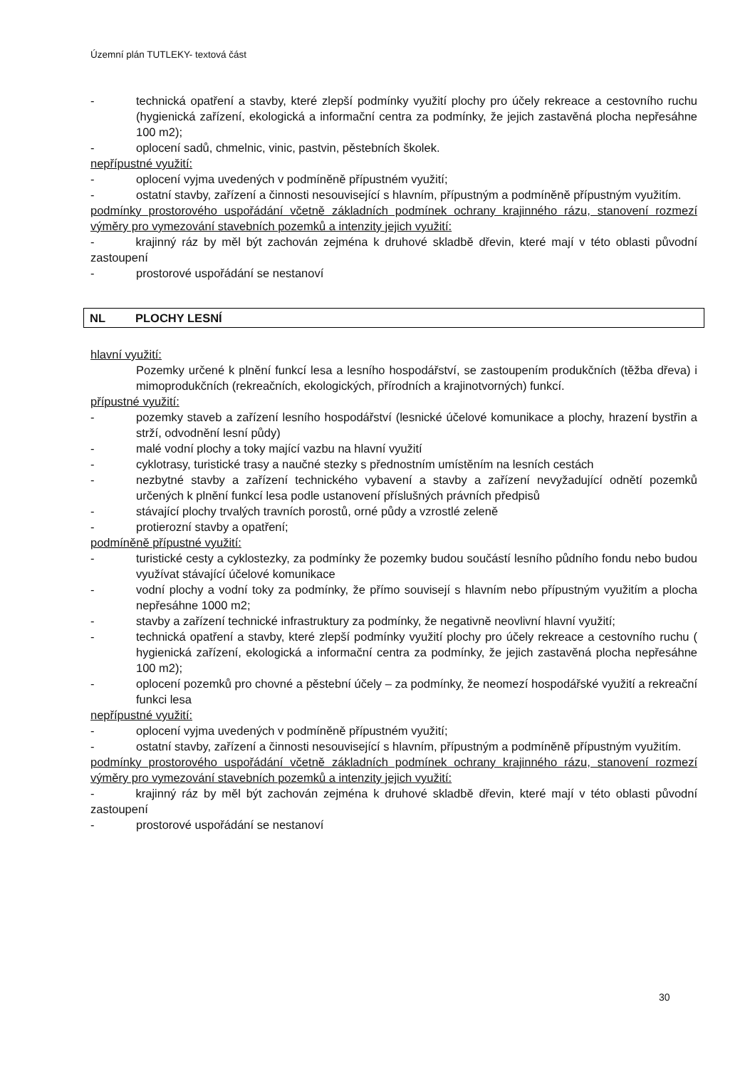Územní plán TUTLEKY- textová část
- technická opatření a stavby, které zlepší podmínky využití plochy pro účely rekreace a cestovního ruchu (hygienická zařízení, ekologická a informační centra za podmínky, že jejich zastavěná plocha nepřesáhne 100 m2);
- oplocení sadů, chmelnic, vinic, pastvin, pěstebních školek.
nepřípustné využití:
- oplocení vyjma uvedených v podmíněně přípustném využití;
- ostatní stavby, zařízení a činnosti nesouvisející s hlavním, přípustným a podmíněně přípustným využitím.
podmínky prostorového uspořádání včetně základních podmínek ochrany krajinného rázu, stanovení rozmezí výměry pro vymezování stavebních pozemků a intenzity jejich využití:
- krajinný ráz by měl být zachován zejména k druhové skladbě dřevin, které mají v této oblasti původní zastoupení
- prostorové uspořádání se nestanoví
NL PLOCHY LESNÍ
hlavní využití:
Pozemky určené k plnění funkcí lesa a lesního hospodářství, se zastoupením produkčních (těžba dřeva) i mimoprodukčních (rekreačních, ekologických, přírodních a krajinotvorných) funkcí.
přípustné využití:
- pozemky staveb a zařízení lesního hospodářství (lesnické účelové komunikace a plochy, hrazení bystřin a strží, odvodnění lesní půdy)
- malé vodní plochy a toky mající vazbu na hlavní využití
- cyklotrasy, turistické trasy a naučné stezky s přednostním umístěním na lesních cestách
- nezbytné stavby a zařízení technického vybavení a stavby a zařízení nevyžadující odnětí pozemků určených k plnění funkcí lesa podle ustanovení příslušných právních předpisů
- stávající plochy trvalých travních porostů, orné půdy a vzrostlé zeleně
- protierozní stavby a opatření;
podmíněně přípustné využití:
- turistické cesty a cyklostezky, za podmínky že pozemky budou součástí lesního půdního fondu nebo budou využívat stávající účelové komunikace
- vodní plochy a vodní toky za podmínky, že přímo souvisejí s hlavním nebo přípustným využitím a plocha nepřesáhne 1000 m2;
- stavby a zařízení technické infrastruktury za podmínky, že negativně neovlivní hlavní využití;
- technická opatření a stavby, které zlepší podmínky využití plochy pro účely rekreace a cestovního ruchu ( hygienická zařízení, ekologická a informační centra za podmínky, že jejich zastavěná plocha nepřesáhne 100 m2);
- oplocení pozemků pro chovné a pěstební účely – za podmínky, že neomezí hospodářské využití a rekreační funkci lesa
nepřípustné využití:
- oplocení vyjma uvedených v podmíněně přípustném využití;
- ostatní stavby, zařízení a činnosti nesouvisející s hlavním, přípustným a podmíněně přípustným využitím.
podmínky prostorového uspořádání včetně základních podmínek ochrany krajinného rázu, stanovení rozmezí výměry pro vymezování stavebních pozemků a intenzity jejich využití:
- krajinný ráz by měl být zachován zejména k druhové skladbě dřevin, které mají v této oblasti původní zastoupení
- prostorové uspořádání se nestanoví
30